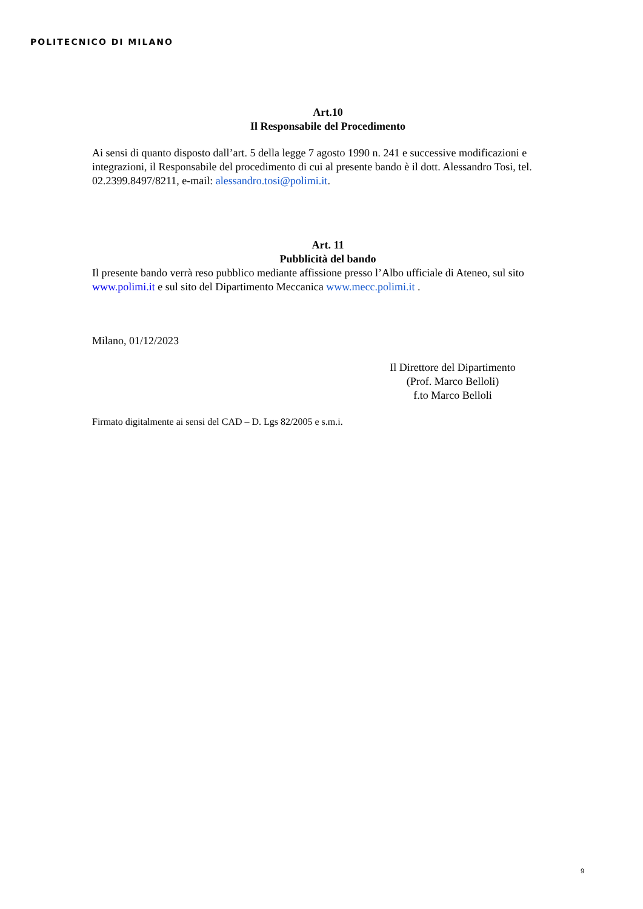POLITECNICO DI MILANO
Art.10
Il Responsabile del Procedimento
Ai sensi di quanto disposto dall’art. 5 della legge 7 agosto 1990 n. 241 e successive modificazioni e integrazioni, il Responsabile del procedimento di cui al presente bando è il dott. Alessandro Tosi, tel. 02.2399.8497/8211, e-mail: alessandro.tosi@polimi.it.
Art. 11
Pubblicità del bando
Il presente bando verrà reso pubblico mediante affissione presso l’Albo ufficiale di Ateneo, sul sito www.polimi.it e sul sito del Dipartimento Meccanica www.mecc.polimi.it .
Milano, 01/12/2023
Il Direttore del Dipartimento
(Prof. Marco Belloli)
f.to Marco Belloli
Firmato digitalmente ai sensi del CAD – D. Lgs 82/2005 e s.m.i.
9